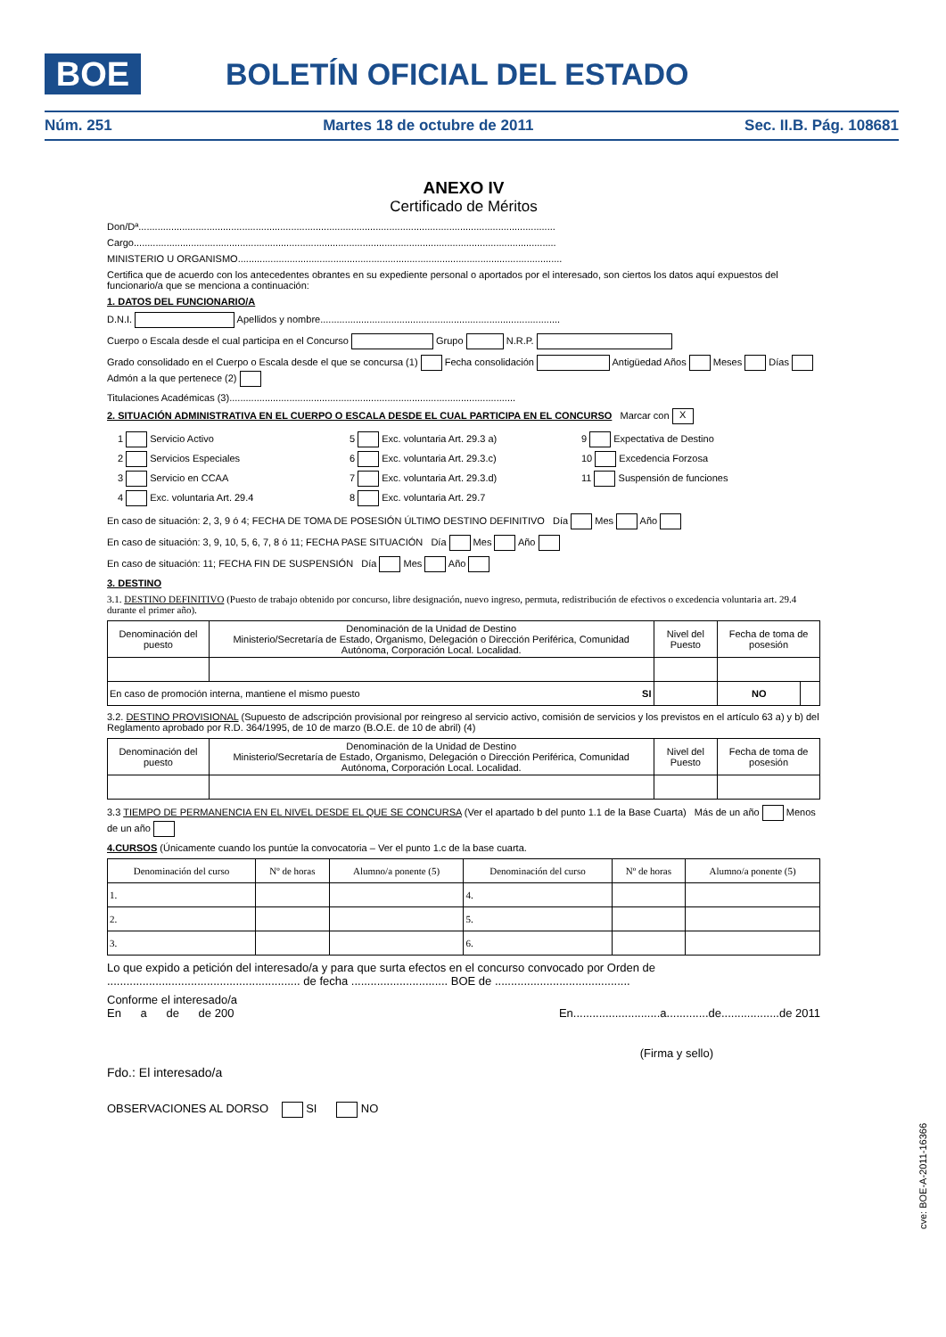BOE BOLETÍN OFICIAL DEL ESTADO
Núm. 251 Martes 18 de octubre de 2011 Sec. II.B. Pág. 108681
ANEXO IV
Certificado de Méritos
Don/Dª.........................................................................................................................................................
Cargo...........................................................................................................................................................
MINISTERIO U ORGANISMO.......................................................................................................................
Certifica que de acuerdo con los antecedentes obrantes en su expediente personal o aportados por el interesado, son ciertos los datos aquí expuestos del funcionario/a que se menciona a continuación:
1. DATOS DEL FUNCIONARIO/A
D.N.I. Apellidos y nombre........................................................................................
Cuerpo o Escala desde el cual participa en el Concurso Grupo N.R.P.
Grado consolidado en el Cuerpo o Escala desde el que se concursa (1) Fecha consolidación Antigüedad Años Meses Días Admón a la que pertenece (2)
Titulaciones Académicas (3).........................................................................................................
2. SITUACIÓN ADMINISTRATIVA EN EL CUERPO O ESCALA DESDE EL CUAL PARTICIPA EN EL CONCURSO Marcar con X
1 Servicio Activo
5 Exc. voluntaria Art. 29.3 a)
9 Expectativa de Destino
2 Servicios Especiales
6 Exc. voluntaria Art. 29.3.c)
10 Excedencia Forzosa
3 Servicio en CCAA
7 Exc. voluntaria Art. 29.3.d)
11 Suspensión de funciones
4 Exc. voluntaria Art. 29.4
8 Exc. voluntaria Art. 29.7
En caso de situación: 2, 3, 9 ó 4; FECHA DE TOMA DE POSESIÓN ÚLTIMO DESTINO DEFINITIVO Día Mes Año
En caso de situación: 3, 9, 10, 5, 6, 7, 8 ó 11; FECHA PASE SITUACIÓN Día Mes Año
En caso de situación: 11; FECHA FIN DE SUSPENSIÓN Día Mes Año
3. DESTINO
3.1. DESTINO DEFINITIVO (Puesto de trabajo obtenido por concurso, libre designación, nuevo ingreso, permuta, redistribución de efectivos o excedencia voluntaria art. 29.4 durante el primer año).
| Denominación del puesto | Denominación de la Unidad de Destino Ministerio/Secretaría de Estado, Organismo, Delegación o Dirección Periférica, Comunidad Autónoma, Corporación Local. Localidad. | Nivel del Puesto | Fecha de toma de posesión | |
| --- | --- | --- | --- | --- |
| En caso de promoción interna, mantiene el mismo puesto SI | | | NO | |
3.2. DESTINO PROVISIONAL (Supuesto de adscripción provisional por reingreso al servicio activo, comisión de servicios y los previstos en el artículo 63 a) y b) del Reglamento aprobado por R.D. 364/1995, de 10 de marzo (B.O.E. de 10 de abril) (4)
| Denominación del puesto | Denominación de la Unidad de Destino Ministerio/Secretaría de Estado, Organismo, Delegación o Dirección Periférica, Comunidad Autónoma, Corporación Local. Localidad. | Nivel del Puesto | Fecha de toma de posesión |
| --- | --- | --- | --- |
3.3 TIEMPO DE PERMANENCIA EN EL NIVEL DESDE EL QUE SE CONCURSA (Ver el apartado b del punto 1.1 de la Base Cuarta) Más de un año Menos de un año
4.CURSOS (Únicamente cuando los puntúe la convocatoria – Ver el punto 1.c de la base cuarta.
| Denominación del curso | Nº de horas | Alumno/a ponente (5) | Denominación del curso | Nº de horas | Alumno/a ponente (5) |
| --- | --- | --- | --- | --- | --- |
| 1. | | | 4. | | |
| 2. | | | 5. | | |
| 3. | | | 6. | | |
Lo que expido a petición del interesado/a y para que surta efectos en el concurso convocado por Orden de ............................................................ de fecha .............................. BOE de ..........................................
Conforme el interesado/a
En a de de 200 En...........................a.............de..................de 2011
(Firma y sello)
Fdo.: El interesado/a
OBSERVACIONES AL DORSO SI NO
cve: BOE-A-2011-16366